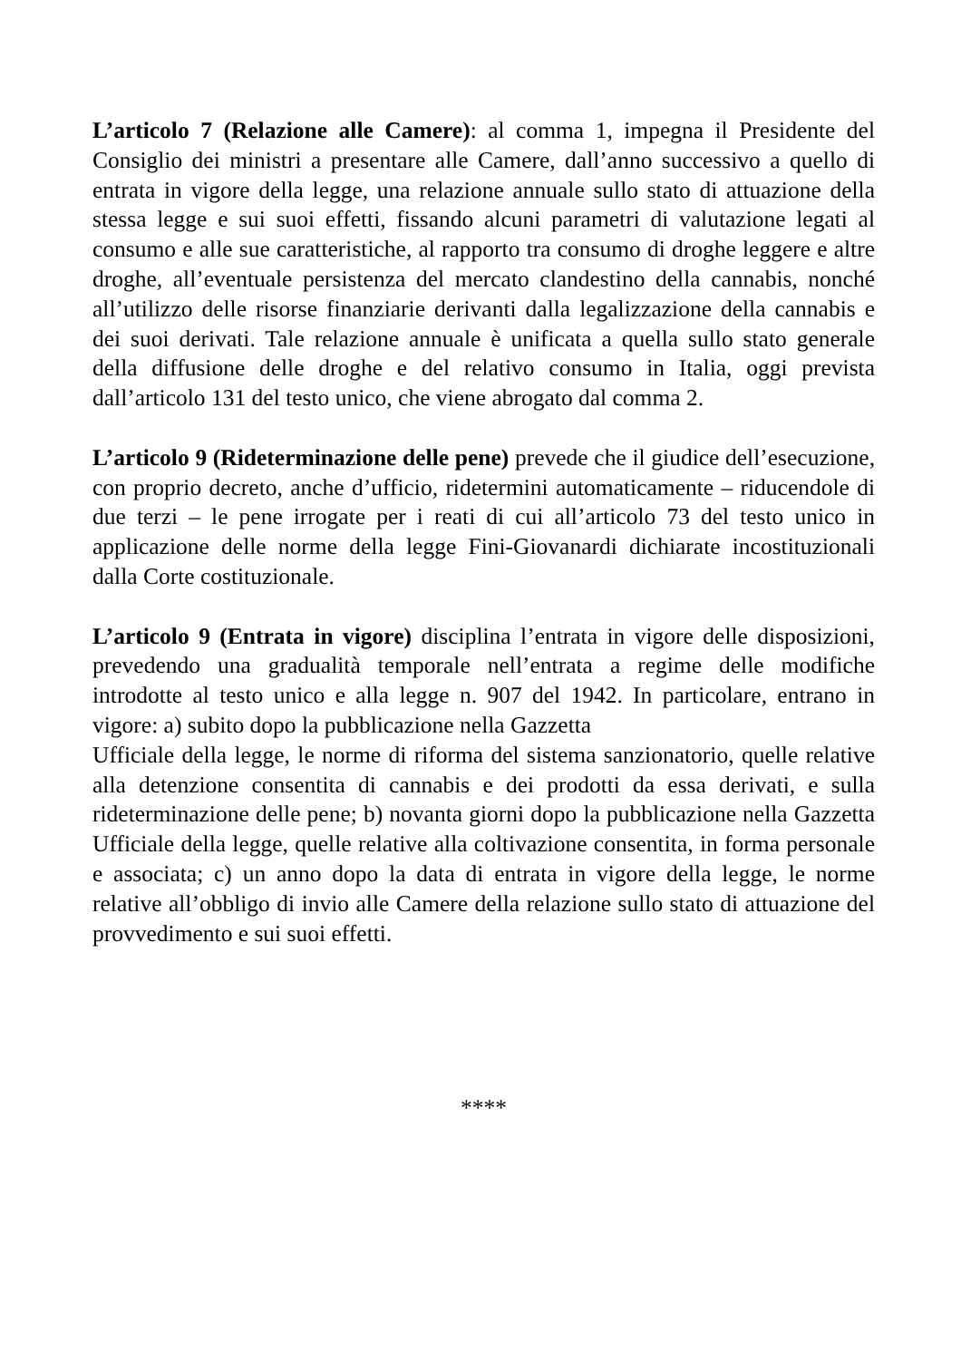L’articolo 7 (Relazione alle Camere): al comma 1, impegna il Presidente del Consiglio dei ministri a presentare alle Camere, dall’anno successivo a quello di entrata in vigore della legge, una relazione annuale sullo stato di attuazione della stessa legge e sui suoi effetti, fissando alcuni parametri di valutazione legati al consumo e alle sue caratteristiche, al rapporto tra consumo di droghe leggere e altre droghe, all’eventuale persistenza del mercato clandestino della cannabis, nonché all’utilizzo delle risorse finanziarie derivanti dalla legalizzazione della cannabis e dei suoi derivati. Tale relazione annuale è unificata a quella sullo stato generale della diffusione delle droghe e del relativo consumo in Italia, oggi prevista dall’articolo 131 del testo unico, che viene abrogato dal comma 2.
L’articolo 9 (Rideterminazione delle pene) prevede che il giudice dell’esecuzione, con proprio decreto, anche d’ufficio, ridetermini automaticamente – riducendole di due terzi – le pene irrogate per i reati di cui all’articolo 73 del testo unico in applicazione delle norme della legge Fini-Giovanardi dichiarate incostituzionali dalla Corte costituzionale.
L’articolo 9 (Entrata in vigore) disciplina l’entrata in vigore delle disposizioni, prevedendo una gradualità temporale nell’entrata a regime delle modifiche introdotte al testo unico e alla legge n. 907 del 1942. In particolare, entrano in vigore: a) subito dopo la pubblicazione nella Gazzetta
Ufficiale della legge, le norme di riforma del sistema sanzionatorio, quelle relative alla detenzione consentita di cannabis e dei prodotti da essa derivati, e sulla rideterminazione delle pene; b) novanta giorni dopo la pubblicazione nella Gazzetta Ufficiale della legge, quelle relative alla coltivazione consentita, in forma personale e associata; c) un anno dopo la data di entrata in vigore della legge, le norme relative all’obbligo di invio alle Camere della relazione sullo stato di attuazione del provvedimento e sui suoi effetti.
****